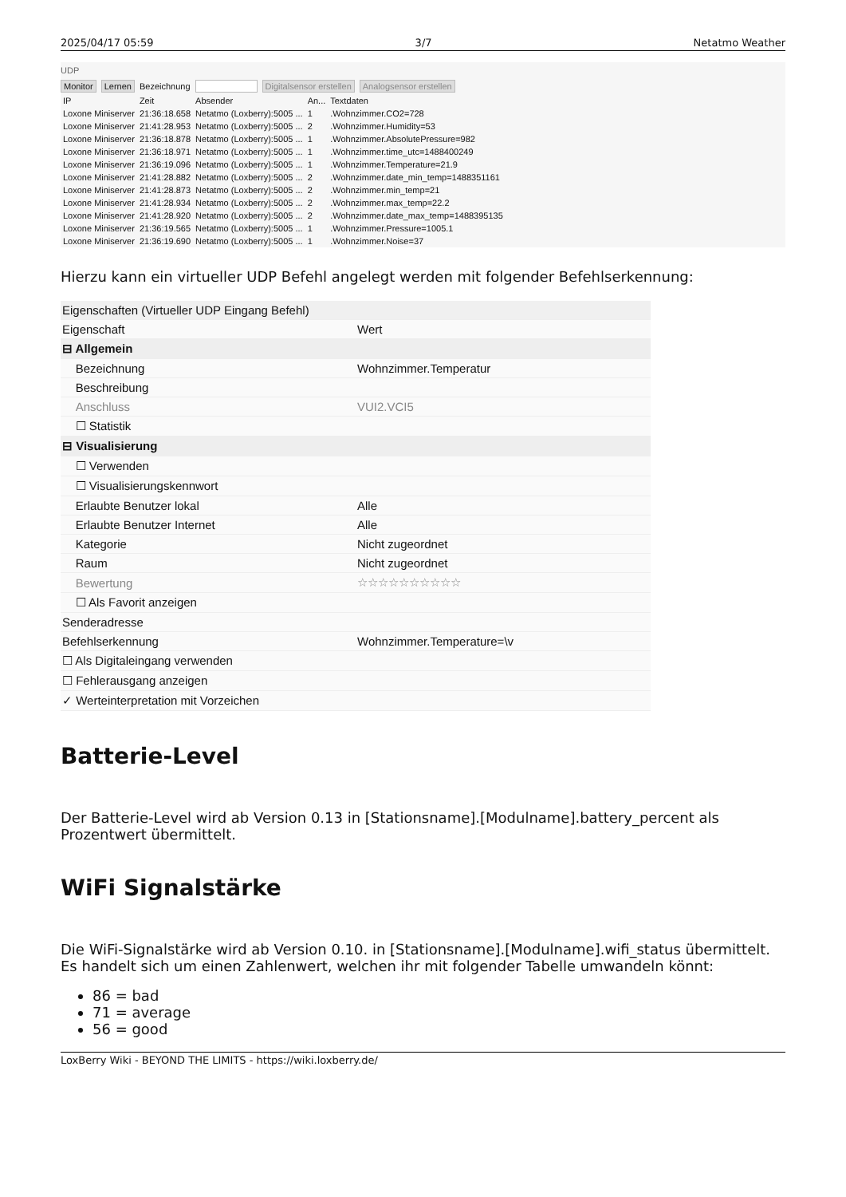2025/04/17 05:59 3/7 Netatmo Weather
UDP
Monitor Lernen Bezeichnung Digitalsensor erstellen Analogsensor erstellen
| IP | Zeit | Absender | An... | Textdaten |
| --- | --- | --- | --- | --- |
| Loxone Miniserver | 21:36:18.658 | Netatmo (Loxberry):5005 ... | 1 | .Wohnzimmer.CO2=728 |
| Loxone Miniserver | 21:41:28.953 | Netatmo (Loxberry):5005 ... | 2 | .Wohnzimmer.Humidity=53 |
| Loxone Miniserver | 21:36:18.878 | Netatmo (Loxberry):5005 ... | 1 | .Wohnzimmer.AbsolutePressure=982 |
| Loxone Miniserver | 21:36:18.971 | Netatmo (Loxberry):5005 ... | 1 | .Wohnzimmer.time_utc=1488400249 |
| Loxone Miniserver | 21:36:19.096 | Netatmo (Loxberry):5005 ... | 1 | .Wohnzimmer.Temperature=21.9 |
| Loxone Miniserver | 21:41:28.882 | Netatmo (Loxberry):5005 ... | 2 | .Wohnzimmer.date_min_temp=1488351161 |
| Loxone Miniserver | 21:41:28.873 | Netatmo (Loxberry):5005 ... | 2 | .Wohnzimmer.min_temp=21 |
| Loxone Miniserver | 21:41:28.934 | Netatmo (Loxberry):5005 ... | 2 | .Wohnzimmer.max_temp=22.2 |
| Loxone Miniserver | 21:41:28.920 | Netatmo (Loxberry):5005 ... | 2 | .Wohnzimmer.date_max_temp=1488395135 |
| Loxone Miniserver | 21:36:19.565 | Netatmo (Loxberry):5005 ... | 1 | .Wohnzimmer.Pressure=1005.1 |
| Loxone Miniserver | 21:36:19.690 | Netatmo (Loxberry):5005 ... | 1 | .Wohnzimmer.Noise=37 |
Hierzu kann ein virtueller UDP Befehl angelegt werden mit folgender Befehlserkennung:
| Eigenschaften (Virtueller UDP Eingang Befehl) | |
| Eigenschaft | Wert |
| ⊟ Allgemein | |
| Bezeichnung | Wohnzimmer.Temperatur |
| Beschreibung | |
| Anschluss | VUI2.VCI5 |
| ☐ Statistik | |
| ⊟ Visualisierung | |
| ☐ Verwenden | |
| ☐ Visualisierungskennwort | |
| Erlaubte Benutzer lokal | Alle |
| Erlaubte Benutzer Internet | Alle |
| Kategorie | Nicht zugeordnet |
| Raum | Nicht zugeordnet |
| Bewertung | ☆☆☆☆☆☆☆☆☆☆ |
| ☐ Als Favorit anzeigen | |
| Senderadresse | |
| Befehlserkennung | Wohnzimmer.Temperature=\v |
| ☐ Als Digitaleingang verwenden | |
| ☐ Fehlerausgang anzeigen | |
| ✓ Werteinterpretation mit Vorzeichen | |
Batterie-Level
Der Batterie-Level wird ab Version 0.13 in [Stationsname].[Modulname].battery_percent als Prozentwert übermittelt.
WiFi Signalstärke
Die WiFi-Signalstärke wird ab Version 0.10. in [Stationsname].[Modulname].wifi_status übermittelt. Es handelt sich um einen Zahlenwert, welchen ihr mit folgender Tabelle umwandeln könnt:
86 = bad
71 = average
56 = good
LoxBerry Wiki - BEYOND THE LIMITS - https://wiki.loxberry.de/